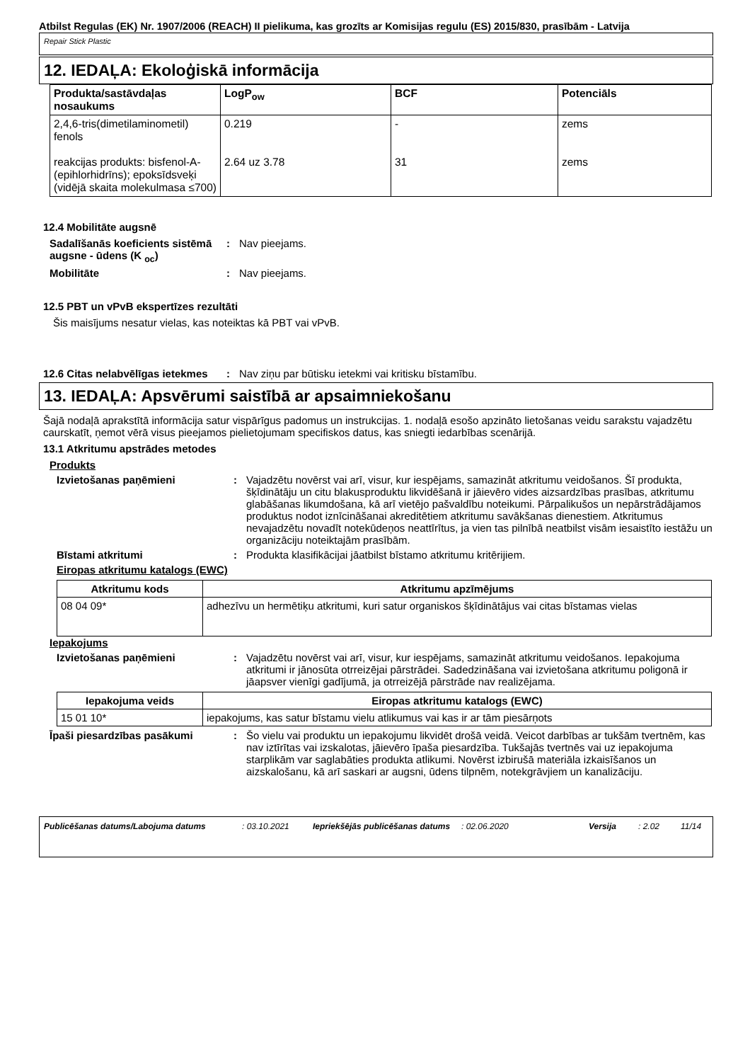Atbilst Regulas (EK) Nr. 1907/2006 (REACH) II pielikuma, kas grozīts ar Komisijas regulu (ES) 2015/830, prasībām - Latvija
Repair Stick Plastic
12. IEDAĻA: Ekoloģiskā informācija
| Produkta/sastāvdaļas nosaukums | LogP<sub>ow</sub> | BCF | Potenciāls |
| --- | --- | --- | --- |
| 2,4,6-tris(dimetilaminometil) fenols reakcijas produkts: bisfenol-A-(epihlorhidrīns); epoksīdsveķi (vidējā skaita molekulmasa ≤700) | 0.219 2.64 uz 3.78 | - 31 | zems zems |
12.4 Mobilitāte augsnē
Sadalīšanās koeficients sistēmā augsne - ūdens (K <sub>oc</sub>)
: Nav pieejams.
Mobilitāte : Nav pieejams.
12.5 PBT un vPvB ekspertīzes rezultāti
Šis maisījums nesatur vielas, kas noteiktas kā PBT vai vPvB.
12.6 Citas nelabvēlīgas ietekmes
: Nav ziņu par būtisku ietekmi vai kritisku bīstamību.
13. IEDAĻA: Apsvērumi saistībā ar apsaimniekošanu
Šajā nodaļā aprakstītā informācija satur vispārīgus padomus un instrukcijas. 1. nodaļā esošo apzināto lietošanas veidu sarakstu vajadzētu caurskatīt, ņemot vērā visus pieejamos pielietojumam specifiskos datus, kas sniegti iedarbības scenārijā.
13.1 Atkritumu apstrādes metodes
Produkts
Izvietošanas paņēmieni : Vajadzētu novērst vai arī, visur, kur iespējams, samazināt atkritumu veidošanos. Šī produkta, šķīdinātāju un citu blakusproduktu likvidēšanā ir jāievēro vides aizsardzības prasības, atkritumu glabāšanas likumdošana, kā arī vietējo pašvaldību noteikumi. Pārpalikušos un nepārstrādājamos produktus nodot iznīcināšanai akreditētiem atkritumu savākšanas dienestiem. Atkritumus nevajadzētu novadīt notekūdeņos neattīrītus, ja vien tas pilnībā neatbilst visām iesaistīto iestāžu un organizāciju noteiktajām prasībām.
Bīstami atkritumi : Produkta klasifikācijai jāatbilst bīstamo atkritumu kritērijiem.
Eiropas atkritumu katalogs (EWC)
| Atkritumu kods | Atkritumu apzīmējums |
| --- | --- |
| 08 04 09* | adhezīvu un hermētiķu atkritumi, kuri satur organiskos šķīdinātājus vai citas bīstamas vielas |
Iepakojums
Izvietošanas paņēmieni : Vajadzētu novērst vai arī, visur, kur iespējams, samazināt atkritumu veidošanos. Iepakojuma atkritumi ir jānosūta otrreizējai pārstrādei. Sadedzināšana vai izvietošana atkritumu poligonā ir jāapsver vienīgi gadījumā, ja otrreizējā pārstrāde nav realizējama.
| Iepakojuma veids | Eiropas atkritumu katalogs (EWC) |
| --- | --- |
| 15 01 10* | iepakojums, kas satur bīstamu vielu atlikumus vai kas ir ar tām piesārņots |
Īpaši piesardzības pasākumi : Šo vielu vai produktu un iepakojumu likvidēt drošā veidā. Veicot darbības ar tukšām tvertnēm, kas nav iztīrītas vai izskalotas, jāievēro īpaša piesardzība. Tukšajās tvertnēs vai uz iepakojuma starplikām var saglabāties produkta atlikumi. Novērst izbirušā materiāla izkaisīšanos un aizskalošanu, kā arī saskari ar augsni, ūdens tilpnēm, notekgrāvjiem un kanalizāciju.
Publicēšanas datums/Labojuma datums : 03.10.2021 Iepriekšējās publicēšanas datums
: 02.06.2020 Versija : 2.02 11/14